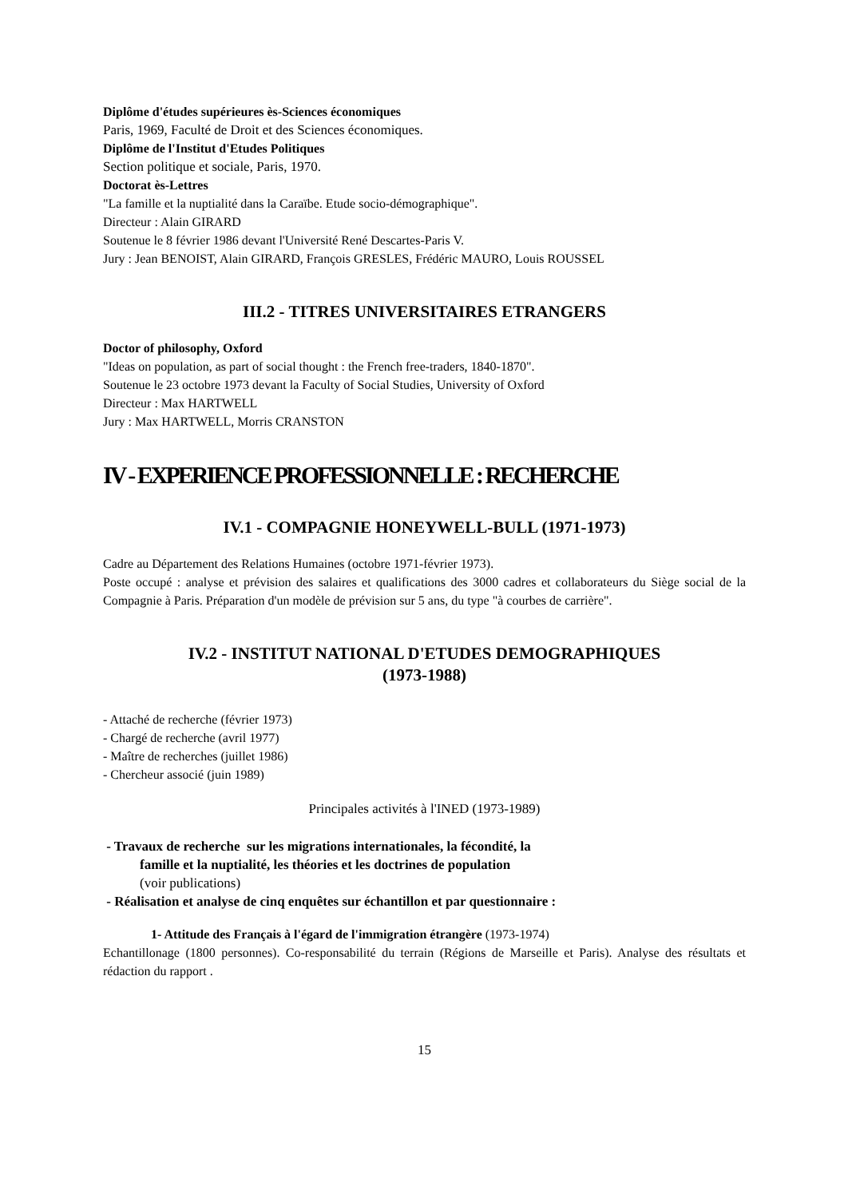Diplôme d'études supérieures ès-Sciences économiques
Paris, 1969, Faculté de Droit et des Sciences économiques.
Diplôme de l'Institut d'Etudes Politiques
Section politique et sociale, Paris, 1970.
Doctorat ès-Lettres
"La famille et la nuptialité dans la Caraïbe. Etude socio-démographique".
Directeur : Alain GIRARD
Soutenue le 8 février 1986 devant l'Université René Descartes-Paris V.
Jury : Jean BENOIST, Alain GIRARD, François GRESLES, Frédéric MAURO, Louis ROUSSEL
III.2 - TITRES UNIVERSITAIRES ETRANGERS
Doctor of philosophy, Oxford
"Ideas on population, as part of social thought : the French free-traders, 1840-1870".
Soutenue le 23 octobre 1973 devant la Faculty of Social Studies, University of Oxford
Directeur : Max HARTWELL
Jury : Max HARTWELL, Morris CRANSTON
IV - EXPERIENCE PROFESSIONNELLE : RECHERCHE
IV.1 - COMPAGNIE HONEYWELL-BULL (1971-1973)
Cadre au Département des Relations Humaines (octobre 1971-février 1973).
Poste occupé : analyse et prévision des salaires et qualifications des 3000 cadres et collaborateurs du Siège social de la Compagnie à Paris. Préparation d'un modèle de prévision sur 5 ans, du type "à courbes de carrière".
IV.2 - INSTITUT NATIONAL D'ETUDES DEMOGRAPHIQUES
(1973-1988)
- Attaché de recherche (février 1973)
- Chargé de recherche (avril 1977)
- Maître de recherches (juillet 1986)
- Chercheur associé (juin 1989)
Principales activités à l'INED (1973-1989)
- Travaux de recherche sur les migrations internationales, la fécondité, la
famille et la nuptialité, les théories et les doctrines de population
(voir publications)
- Réalisation et analyse de cinq enquêtes sur échantillon et par questionnaire :
1- Attitude des Français à l'égard de l'immigration étrangère (1973-1974)
Echantillonage (1800 personnes). Co-responsabilité du terrain (Régions de Marseille et Paris). Analyse des résultats et rédaction du rapport .
15